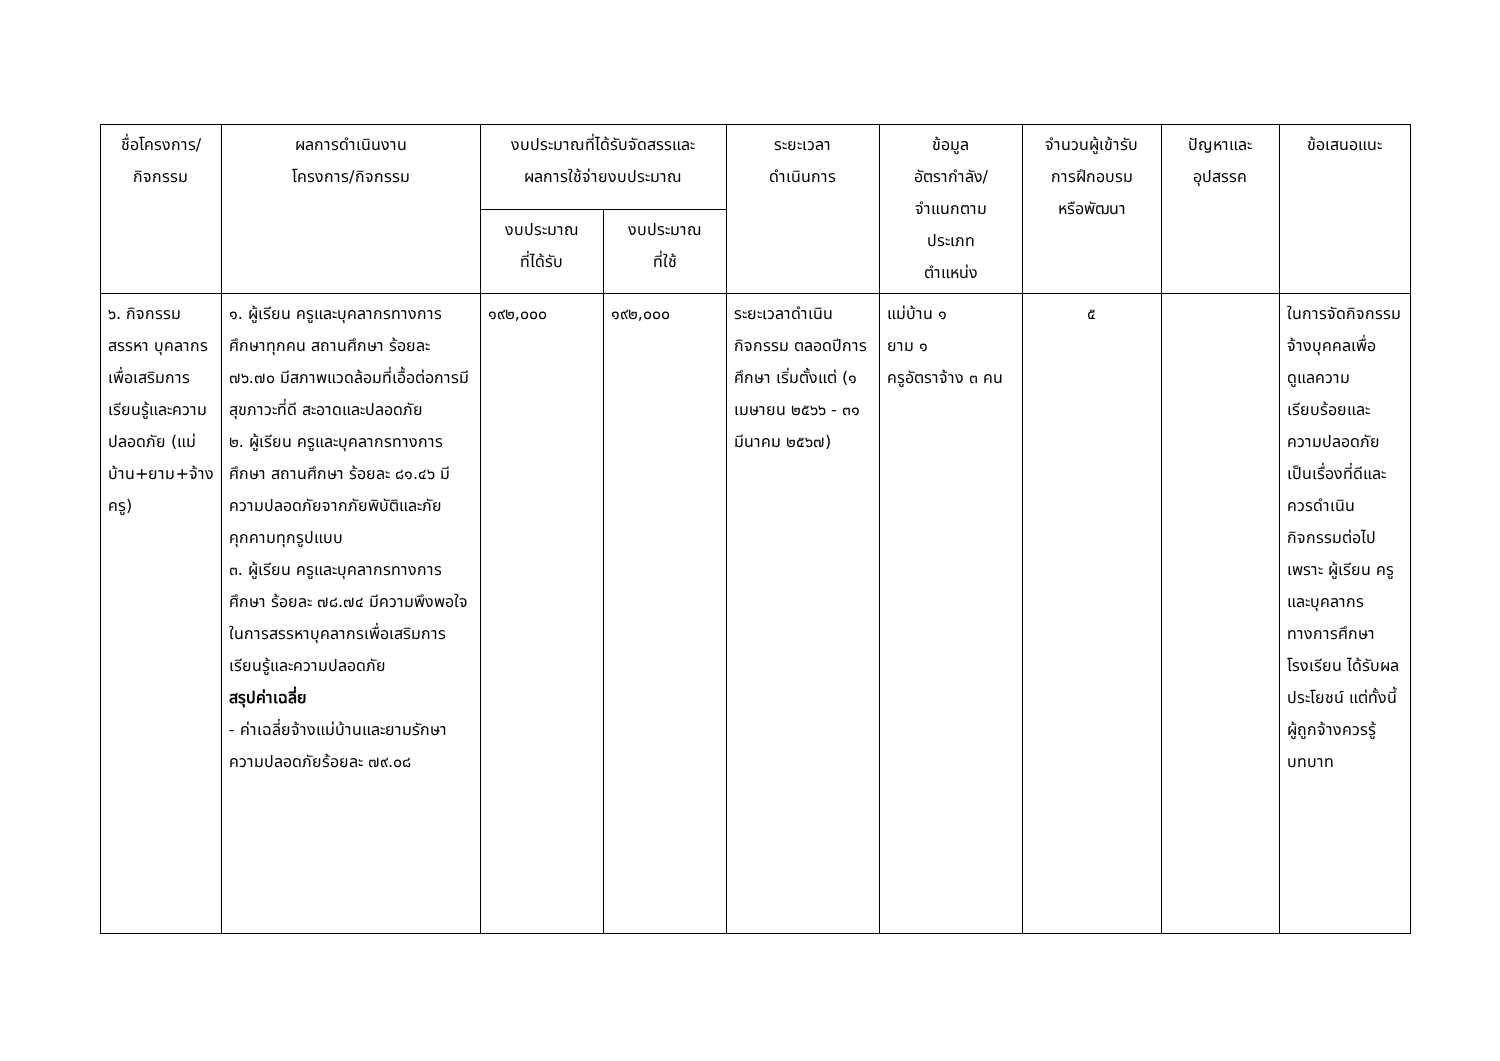| ชื่อโครงการ/ กิจกรรม | ผลการดำเนินงาน โครงการ/กิจกรรม | งบประมาณที่ได้รับจัดสรรและ ผลการใช้จ่ายงบประมาณ | | ระยะเวลา ดำเนินการ | ข้อมูล อัตรากำลัง/ จำแนกตาม ประเภท ตำแหน่ง | จำนวนผู้เข้ารับ การฝึกอบรม หรือพัฒนา | ปัญหาและ อุปสรรค | ข้อเสนอแนะ |
| --- | --- | --- | --- | --- | --- | --- | --- | --- |
| | | งบประมาณ ที่ได้รับ | งบประมาณ ที่ใช้ | | | | | |
| ๖. กิจกรรม สรรหา บุคลากรเพื่อเสริมการเรียนรู้และความปลอดภัย (แม่บ้าน+ยาม+จ้างครู) | ๑. ผู้เรียน ครูและบุคลากรทางการศึกษาทุกคน สถานศึกษา ร้อยละ ๗๖.๗๐ มีสภาพแวดล้อมที่เอื้อต่อการมีสุขภาวะที่ดี สะอาดและปลอดภัย ๒. ผู้เรียน ครูและบุคลากรทางการศึกษา สถานศึกษา ร้อยละ ๘๑.๔๖ มีความปลอดภัยจากภัยพิบัติและภัยคุกคามทุกรูปแบบ ๓. ผู้เรียน ครูและบุคลากรทางการศึกษา ร้อยละ ๗๘.๗๔ มีความพึงพอใจในการสรรหาบุคลากรเพื่อเสริมการเรียนรู้และความปลอดภัย สรุปค่าเฉลี่ย - ค่าเฉลี่ยจ้างแม่บ้านและยามรักษาความปลอดภัยร้อยละ ๗๙.๐๘ | ๑๙๒,๐๐๐ | ๑๙๒,๐๐๐ | ระยะเวลาดำเนินกิจกรรม ตลอดปีการศึกษา เริ่มตั้งแต่ (๑ เมษายน ๒๕๖๖ - ๓๑ มีนาคม ๒๕๖๗) | แม่บ้าน ๑ ยาม ๑ ครูอัตราจ้าง ๓ คน | ๕ | | ในการจัดกิจกรรมจ้างบุคคลเพื่อดูแลความเรียบร้อยและความปลอดภัย เป็นเรื่องที่ดีและควรดำเนินกิจกรรมต่อไป เพราะ ผู้เรียน ครูและบุคลากรทางการศึกษาโรงเรียน ได้รับผลประโยชน์ แต่ทั้งนี้ผู้ถูกจ้างควรรู้บทบาท |